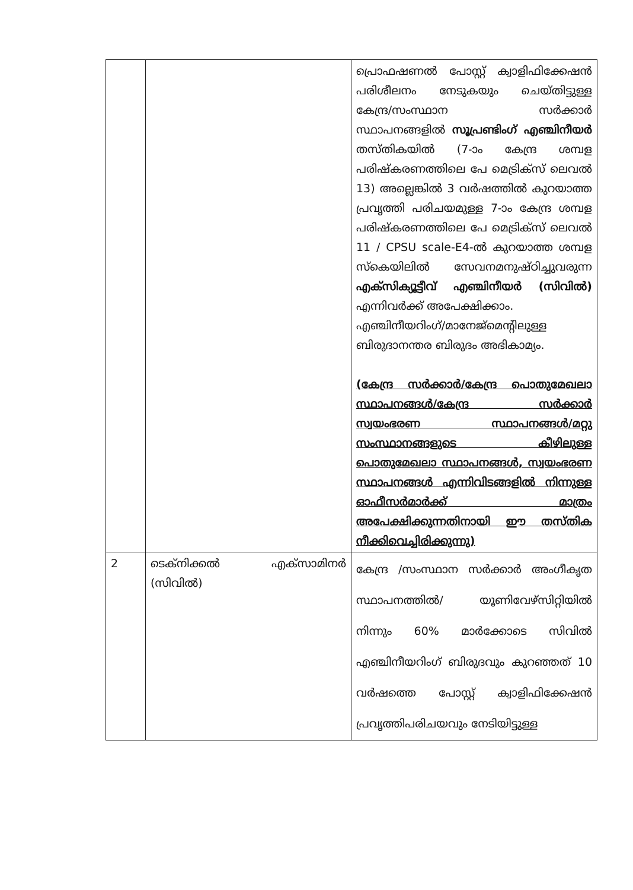| | | പ്രൊഫഷണൽ പോസ്റ്റ് ക്വാളിഫിക്കേഷൻ പരിശീലനം നേടുകയും ചെയ്തിട്ടുള്ള കേന്ദ്ര/സംസ്ഥാന സർക്കാർ സ്ഥാപനങ്ങളിൽ സൂപ്രണ്ടിംഗ് എഞ്ചിനീയർ തസ്തികയിൽ (7-ാം കേന്ദ്ര ശമ്പള പരിഷ്കരണത്തിലെ പേ മെട്രിക്സ് ലെവൽ 13) അല്ലെങ്കിൽ 3 വർഷത്തിൽ കുറയാത്ത പ്രവൃത്തി പരിചയമുള്ള 7-ാം കേന്ദ്ര ശമ്പള പരിഷ്കരണത്തിലെ പേ മെട്രിക്സ് ലെവൽ 11 / CPSU scale-E4-ൽ കുറയാത്ത ശമ്പള സ്കെയിലിൽ സേവനമനുഷ്ഠിച്ചുവരുന്ന എക്സിക്യൂട്ടീവ് എഞ്ചിനീയർ (സിവിൽ) എന്നിവർക്ക് അപേക്ഷിക്കാം. എഞ്ചിനീയറിംഗ്/മാനേജ്മെന്റിലുള്ള ബിരുദാനന്തര ബിരുദം അഭികാമ്യം. (കേന്ദ്ര സർക്കാർ/കേന്ദ്ര പൊതുമേഖലാ സ്ഥാപനങ്ങൾ/കേന്ദ്ര സർക്കാർ സ്വയംഭരണ സ്ഥാപനങ്ങൾ/മറ്റു സംസ്ഥാനങ്ങളുടെ കീഴിലുള്ള പൊതുമേഖലാ സ്ഥാപനങ്ങൾ, സ്വയംഭരണ സ്ഥാപനങ്ങൾ എന്നിവിടങ്ങളിൽ നിന്നുള്ള ഓഫീസർമാർക്ക് മാത്രം അപേക്ഷിക്കുന്നതിനായി ഈ തസ്തിക നീക്കിവെച്ചിരിക്കുന്നു) |
| 2 | ടെക്നിക്കൽ എക്സാമിനർ (സിവിൽ) | കേന്ദ്ര /സംസ്ഥാന സർക്കാർ അംഗീകൃത സ്ഥാപനത്തിൽ/ യൂണിവേഴ്സിറ്റിയിൽ നിന്നും 60% മാർക്കോടെ സിവിൽ എഞ്ചിനീയറിംഗ് ബിരുദവും കുറഞ്ഞത് 10 വർഷത്തെ പോസ്റ്റ് ക്വാളിഫിക്കേഷൻ പ്രവൃത്തിപരിചയവും നേടിയിട്ടുള്ള |